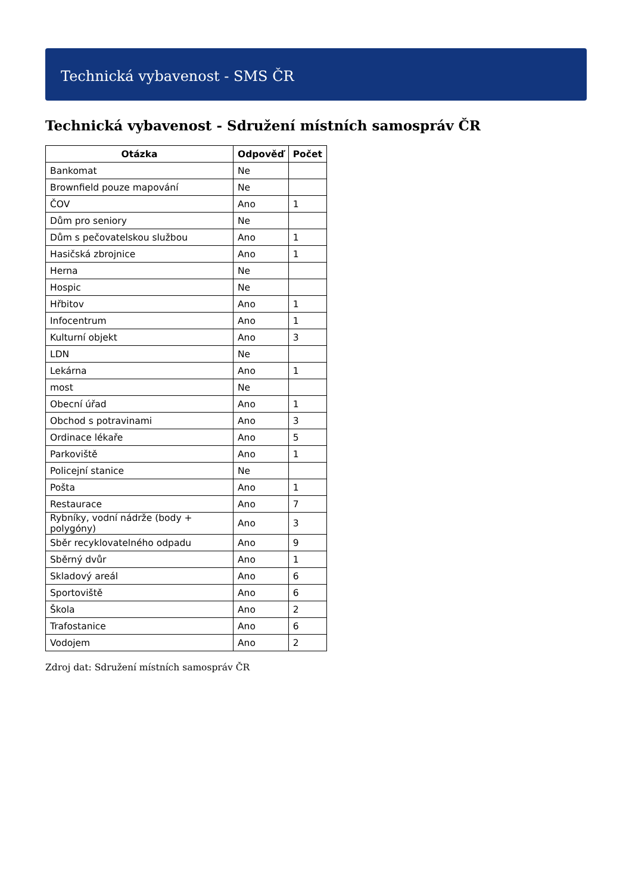Technická vybavenost - SMS ČR
Technická vybavenost - Sdružení místních samospráv ČR
| Otázka | Odpověď | Počet |
| --- | --- | --- |
| Bankomat | Ne | |
| Brownfield pouze mapování | Ne | |
| ČOV | Ano | 1 |
| Dům pro seniory | Ne | |
| Dům s pečovatelskou službou | Ano | 1 |
| Hasičská zbrojnice | Ano | 1 |
| Herna | Ne | |
| Hospic | Ne | |
| Hřbitov | Ano | 1 |
| Infocentrum | Ano | 1 |
| Kulturní objekt | Ano | 3 |
| LDN | Ne | |
| Lekárna | Ano | 1 |
| most | Ne | |
| Obecní úřad | Ano | 1 |
| Obchod s potravinami | Ano | 3 |
| Ordinace lékaře | Ano | 5 |
| Parkoviště | Ano | 1 |
| Policejní stanice | Ne | |
| Pošta | Ano | 1 |
| Restaurace | Ano | 7 |
| Rybníky, vodní nádrže (body + polygóny) | Ano | 3 |
| Sběr recyklovatelného odpadu | Ano | 9 |
| Sběrný dvůr | Ano | 1 |
| Skladový areál | Ano | 6 |
| Sportoviště | Ano | 6 |
| Škola | Ano | 2 |
| Trafostanice | Ano | 6 |
| Vodojem | Ano | 2 |
Zdroj dat: Sdružení místních samospráv ČR